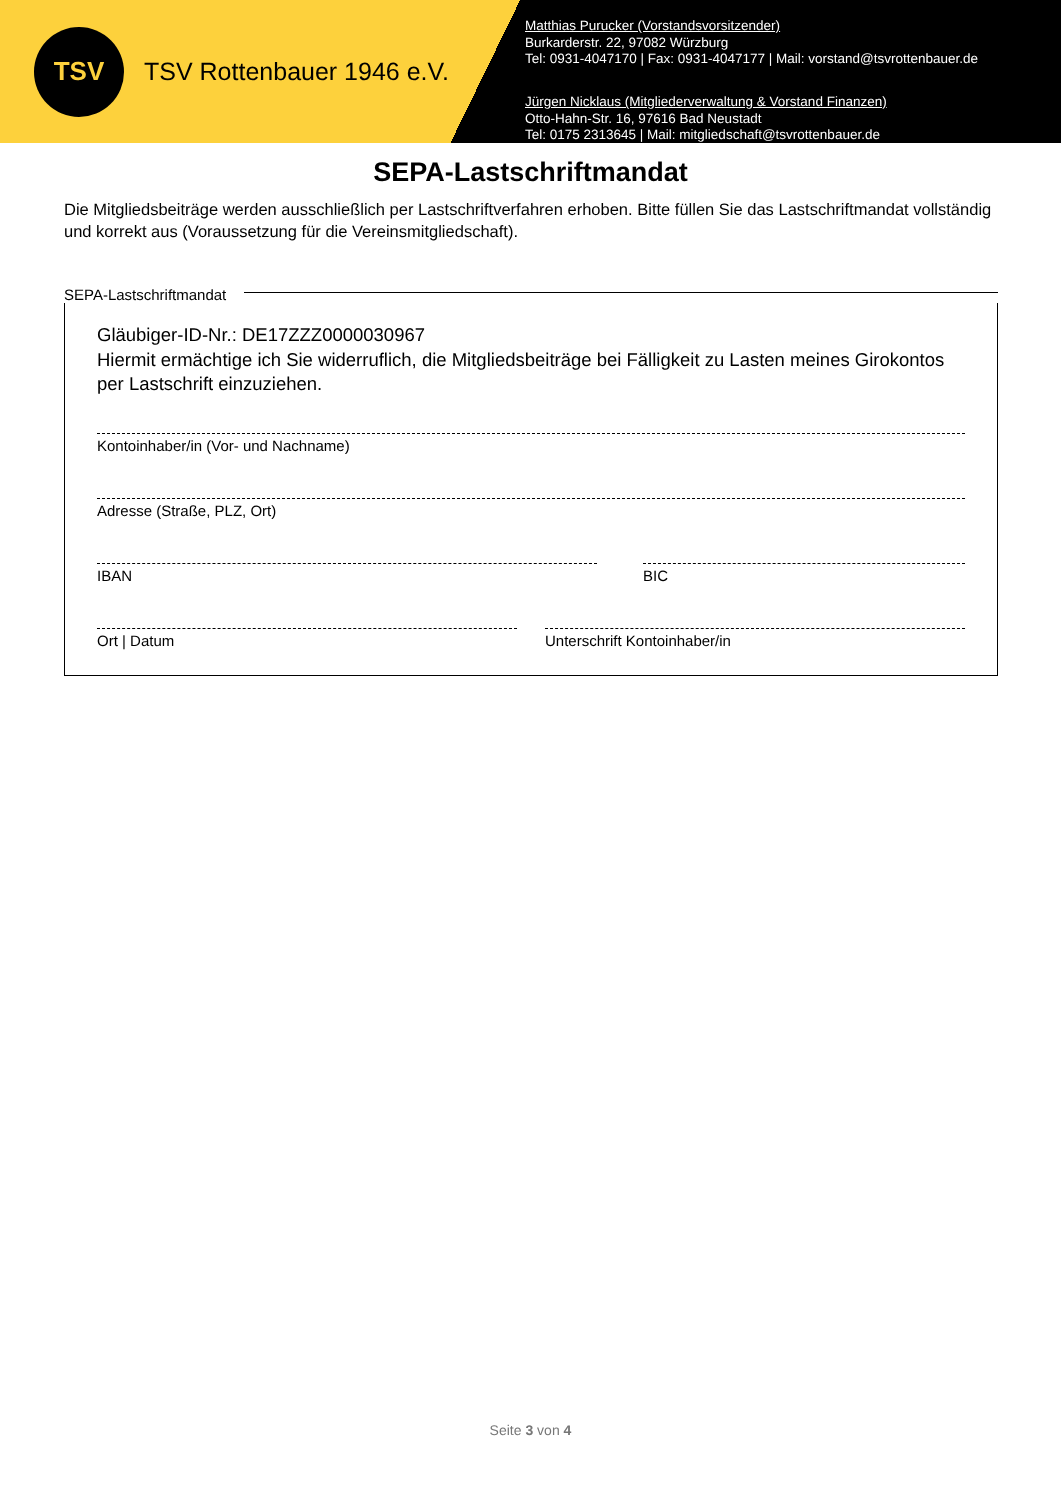TSV
TSV Rottenbauer 1946 e.V.
Matthias Purucker (Vorstandsvorsitzender)
Burkarderstr. 22, 97082 Würzburg
Tel: 0931-4047170 | Fax: 0931-4047177 | Mail: vorstand@tsvrottenbauer.de
Jürgen Nicklaus (Mitgliederverwaltung & Vorstand Finanzen)
Otto-Hahn-Str. 16, 97616 Bad Neustadt
Tel: 0175 2313645 | Mail: mitgliedschaft@tsvrottenbauer.de
SEPA-Lastschriftmandat
Die Mitgliedsbeiträge werden ausschließlich per Lastschriftverfahren erhoben. Bitte füllen Sie das Lastschriftmandat vollständig und korrekt aus (Voraussetzung für die Vereinsmitgliedschaft).
SEPA-Lastschriftmandat
Gläubiger-ID-Nr.: DE17ZZZ0000030967
Hiermit ermächtige ich Sie widerruflich, die Mitgliedsbeiträge bei Fälligkeit zu Lasten meines Girokontos per Lastschrift einzuziehen.
Kontoinhaber/in (Vor- und Nachname)
Adresse (Straße, PLZ, Ort)
IBAN BIC
Ort | Datum Unterschrift Kontoinhaber/in
Seite 3 von 4